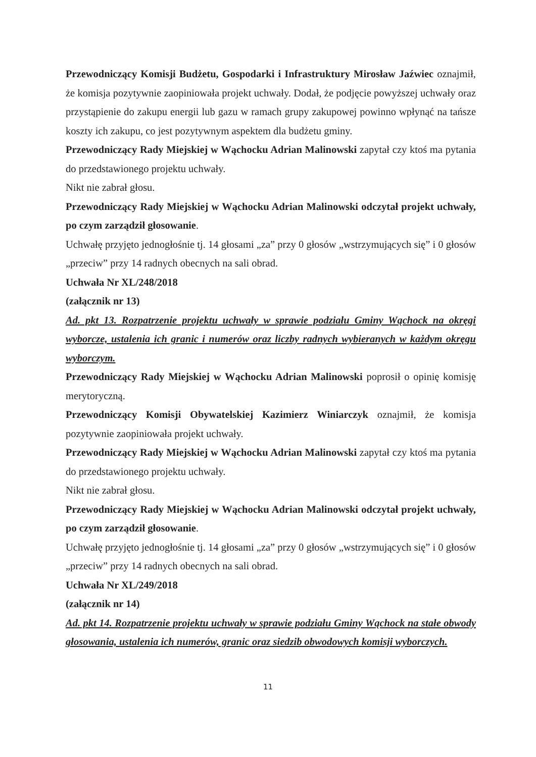Przewodniczący Komisji Budżetu, Gospodarki i Infrastruktury Mirosław Jaźwiec oznajmił, że komisja pozytywnie zaopiniowała projekt uchwały. Dodał, że podjęcie powyższej uchwały oraz przystąpienie do zakupu energii lub gazu w ramach grupy zakupowej powinno wpłynąć na tańsze koszty ich zakupu, co jest pozytywnym aspektem dla budżetu gminy.
Przewodniczący Rady Miejskiej w Wąchocku Adrian Malinowski zapytał czy ktoś ma pytania do przedstawionego projektu uchwały.
Nikt nie zabrał głosu.
Przewodniczący Rady Miejskiej w Wąchocku Adrian Malinowski odczytał projekt uchwały, po czym zarządził głosowanie.
Uchwałę przyjęto jednogłośnie tj. 14 głosami „za” przy 0 głosów „wstrzymujących się” i 0 głosów „przeciw” przy 14 radnych obecnych na sali obrad.
Uchwała Nr XL/248/2018
(załącznik nr 13)
Ad. pkt 13. Rozpatrzenie projektu uchwały w sprawie podziału Gminy Wąchock na okręgi wyborcze, ustalenia ich granic i numerów oraz liczby radnych wybieranych w każdym okręgu wyborczym.
Przewodniczący Rady Miejskiej w Wąchocku Adrian Malinowski poprosił o opinię komisję merytoryczną.
Przewodniczący Komisji Obywatelskiej Kazimierz Winiarczyk oznajmił, że komisja pozytywnie zaopiniowała projekt uchwały.
Przewodniczący Rady Miejskiej w Wąchocku Adrian Malinowski zapytał czy ktoś ma pytania do przedstawionego projektu uchwały.
Nikt nie zabrał głosu.
Przewodniczący Rady Miejskiej w Wąchocku Adrian Malinowski odczytał projekt uchwały, po czym zarządził głosowanie.
Uchwałę przyjęto jednogłośnie tj. 14 głosami „za” przy 0 głosów „wstrzymujących się” i 0 głosów „przeciw” przy 14 radnych obecnych na sali obrad.
Uchwała Nr XL/249/2018
(załącznik nr 14)
Ad. pkt 14. Rozpatrzenie projektu uchwały w sprawie podziału Gminy Wąchock na stałe obwody głosowania, ustalenia ich numerów, granic oraz siedzib obwodowych komisji wyborczych.
11